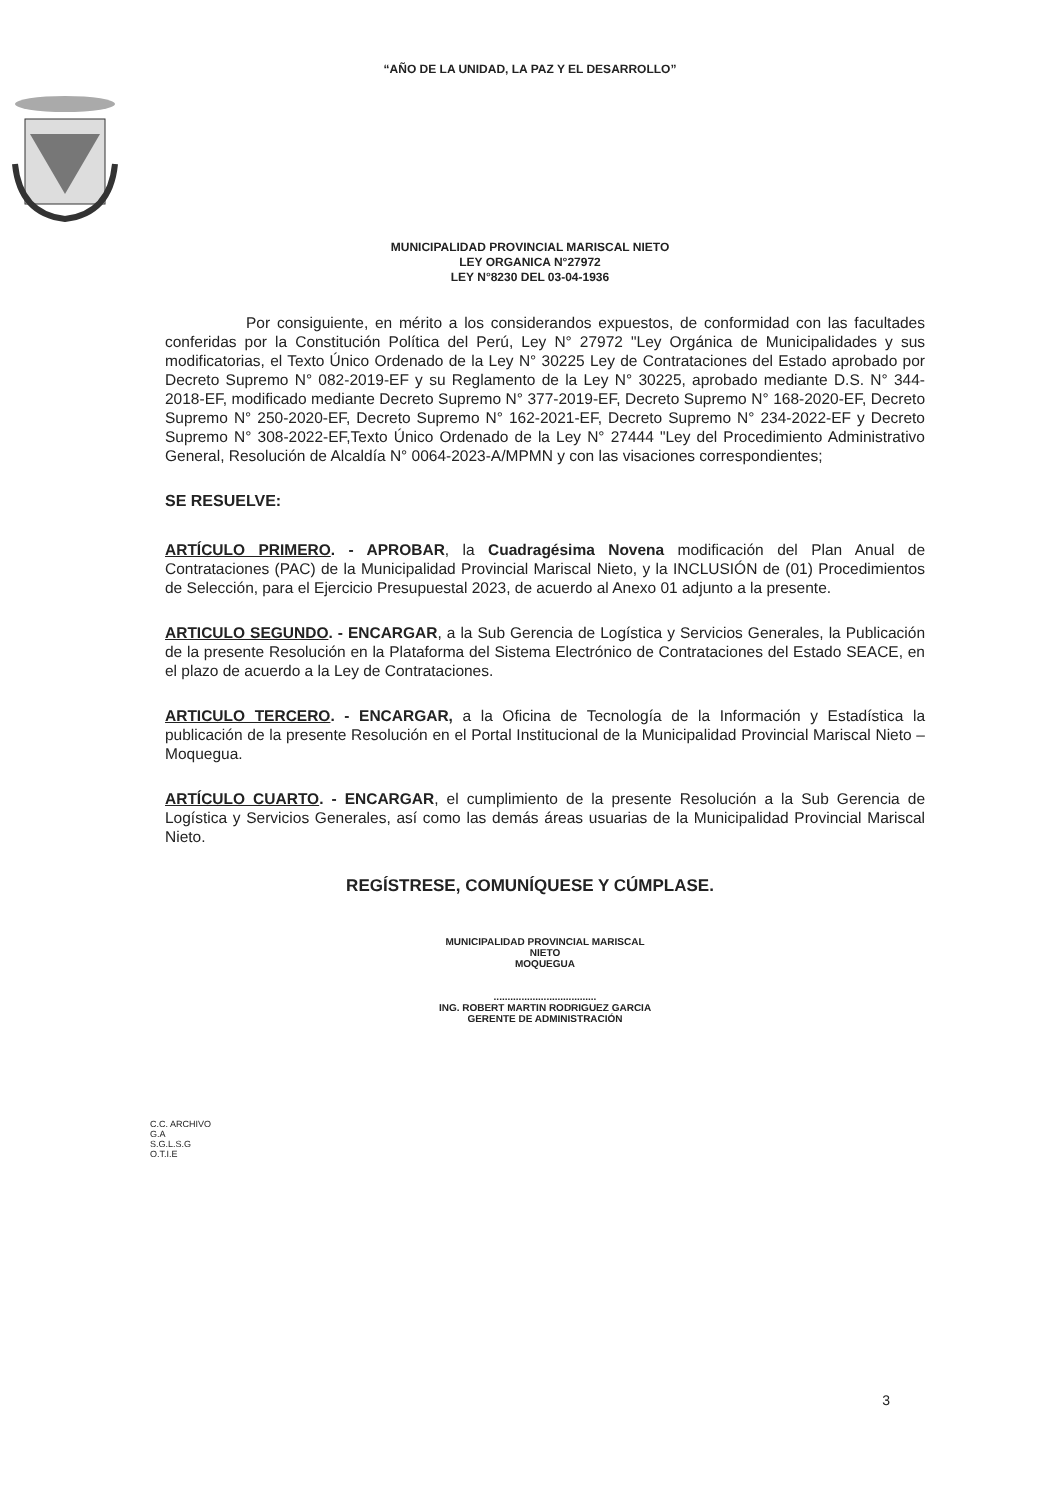“AÑO DE LA UNIDAD, LA PAZ Y EL DESARROLLO”
MUNICIPALIDAD PROVINCIAL MARISCAL NIETO
LEY ORGANICA N°27972
LEY N°8230 DEL 03-04-1936
Por consiguiente, en mérito a los considerandos expuestos, de conformidad con las facultades conferidas por la Constitución Política del Perú, Ley N° 27972 "Ley Orgánica de Municipalidades y sus modificatorias, el Texto Único Ordenado de la Ley N° 30225 Ley de Contrataciones del Estado aprobado por Decreto Supremo N° 082-2019-EF y su Reglamento de la Ley N° 30225, aprobado mediante D.S. N° 344-2018-EF, modificado mediante Decreto Supremo N° 377-2019-EF, Decreto Supremo N° 168-2020-EF, Decreto Supremo N° 250-2020-EF, Decreto Supremo N° 162-2021-EF, Decreto Supremo N° 234-2022-EF y Decreto Supremo N° 308-2022-EF,Texto Único Ordenado de la Ley N° 27444 "Ley del Procedimiento Administrativo General, Resolución de Alcaldía N° 0064-2023-A/MPMN y con las visaciones correspondientes;
SE RESUELVE:
ARTÍCULO PRIMERO. - APROBAR, la Cuadragésima Novena modificación del Plan Anual de Contrataciones (PAC) de la Municipalidad Provincial Mariscal Nieto, y la INCLUSIÓN de (01) Procedimientos de Selección, para el Ejercicio Presupuestal 2023, de acuerdo al Anexo 01 adjunto a la presente.
ARTICULO SEGUNDO. - ENCARGAR, a la Sub Gerencia de Logística y Servicios Generales, la Publicación de la presente Resolución en la Plataforma del Sistema Electrónico de Contrataciones del Estado SEACE, en el plazo de acuerdo a la Ley de Contrataciones.
ARTICULO TERCERO. - ENCARGAR, a la Oficina de Tecnología de la Información y Estadística la publicación de la presente Resolución en el Portal Institucional de la Municipalidad Provincial Mariscal Nieto – Moquegua.
ARTÍCULO CUARTO. - ENCARGAR, el cumplimiento de la presente Resolución a la Sub Gerencia de Logística y Servicios Generales, así como las demás áreas usuarias de la Municipalidad Provincial Mariscal Nieto.
REGÍSTRESE, COMUNÍQUESE Y CÚMPLASE.
MUNICIPALIDAD PROVINCIAL MARISCAL NIETO
MOQUEGUA
.....................................
ING. ROBERT MARTIN RODRIGUEZ GARCIA
GERENTE DE ADMINISTRACIÓN
C.C. ARCHIVO
G.A
S.G.L.S.G
O.T.I.E
3